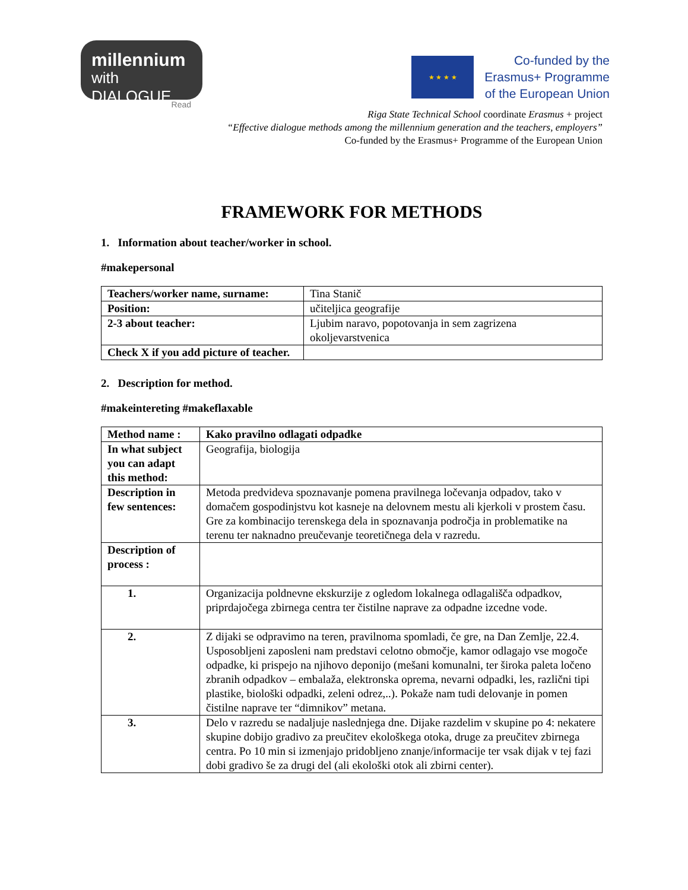millennium
with DIALOGUE
Read
★ ★ ★ ★
Co-funded by the
Erasmus+ Programme
of the European Union
Riga State Technical School coordinate Erasmus + project
“Effective dialogue methods among the millennium generation and the teachers, employers”
Co-funded by the Erasmus+ Programme of the European Union
FRAMEWORK FOR METHODS
1. Information about teacher/worker in school.
#makepersonal
| Teachers/worker name, surname: | Tina Stanič |
| Position: | učiteljica geografije |
| 2-3 about teacher: | Ljubim naravo, popotovanja in sem zagrizena okoljevarstvenica |
| Check X if you add picture of teacher. | |
2. Description for method.
#makeintereting #makeflaxable
| Method name : | Kako pravilno odlagati odpadke |
| In what subject you can adapt this method: | Geografija, biologija |
| Description in few sentences: | Metoda predvideva spoznavanje pomena pravilnega ločevanja odpadov, tako v domačem gospodinjstvu kot kasneje na delovnem mestu ali kjerkoli v prostem času. Gre za kombinacijo terenskega dela in spoznavanja področja in problematike na terenu ter naknadno preučevanje teoretičnega dela v razredu. |
| Description of process : | |
| 1. | Organizacija poldnevne ekskurzije z ogledom lokalnega odlagališča odpadkov, priprdajočega zbirnega centra ter čistilne naprave za odpadne izcedne vode. |
| 2. | Z dijaki se odpravimo na teren, pravilnoma spomladi, če gre, na Dan Zemlje, 22.4. Usposobljeni zaposleni nam predstavi celotno območje, kamor odlagajo vse mogoče odpadke, ki prispejo na njihovo deponijo (mešani komunalni, ter široka paleta ločeno zbranih odpadkov – embalaža, elektronska oprema, nevarni odpadki, les, različni tipi plastike, biološki odpadki, zeleni odrez,..). Pokaže nam tudi delovanje in pomen čistilne naprave ter “dimnikov” metana. |
| 3. | Delo v razredu se nadaljuje naslednjega dne. Dijake razdelim v skupine po 4: nekatere skupine dobijo gradivo za preučitev ekološkega otoka, druge za preučitev zbirnega centra. Po 10 min si izmenjajo pridobljeno znanje/informacije ter vsak dijak v tej fazi dobi gradivo še za drugi del (ali ekološki otok ali zbirni center). |